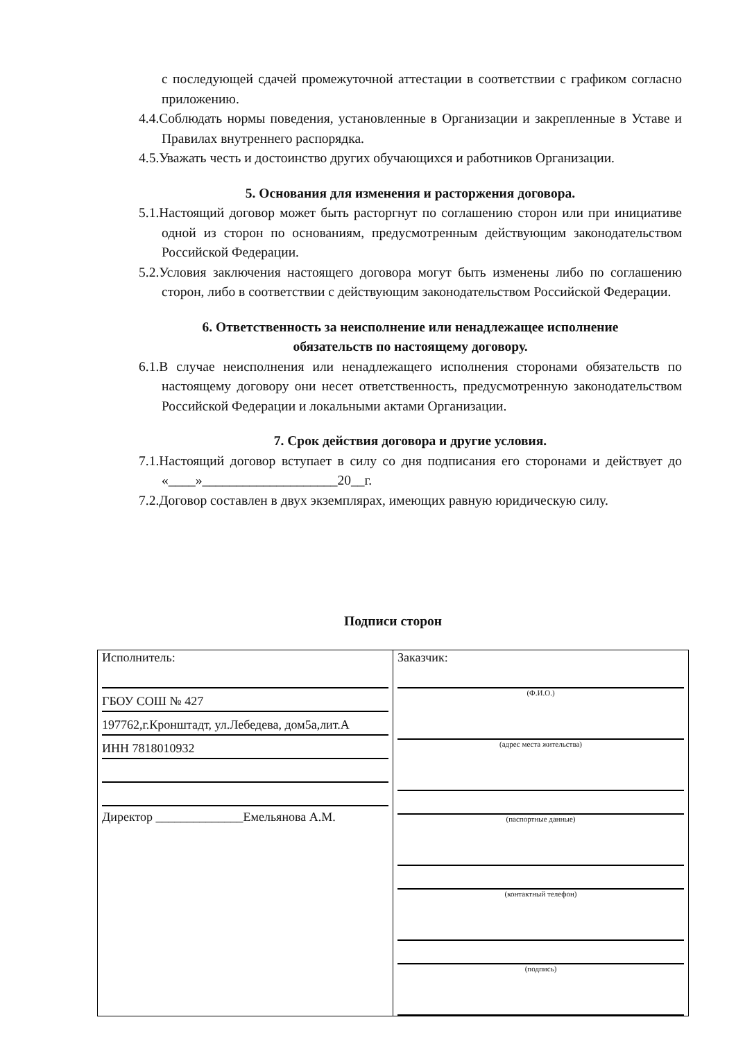с последующей сдачей промежуточной аттестации в соответствии с графиком согласно приложению.
4.4.Соблюдать нормы поведения, установленные в Организации и закрепленные в Уставе и Правилах внутреннего распорядка.
4.5.Уважать честь и достоинство других обучающихся и работников Организации.
5. Основания для изменения и расторжения договора.
5.1.Настоящий договор может быть расторгнут по соглашению сторон или при инициативе одной из сторон по основаниям, предусмотренным действующим законодательством Российской Федерации.
5.2.Условия заключения настоящего договора могут быть изменены либо по соглашению сторон, либо в соответствии с действующим законодательством Российской Федерации.
6. Ответственность за неисполнение или ненадлежащее исполнение
обязательств по настоящему договору.
6.1.В случае неисполнения или ненадлежащего исполнения сторонами обязательств по настоящему договору они несет ответственность, предусмотренную законодательством Российской Федерации и локальными актами Организации.
7. Срок действия договора и другие условия.
7.1.Настоящий договор вступает в силу со дня подписания его сторонами и действует до «____»____________________20__г.
7.2.Договор составлен в двух экземплярах, имеющих равную юридическую силу.
Подписи сторон
| Исполнитель: ГБОУ СОШ № 427 197762,г.Кронштадт, ул.Лебедева, дом5а,лит.А ИНН 7818010932 Директор ______________Емельянова А.М. | Заказчик: (Ф.И.О.) (адрес места жительства) (паспортные данные) (контактный телефон) (подпись) |